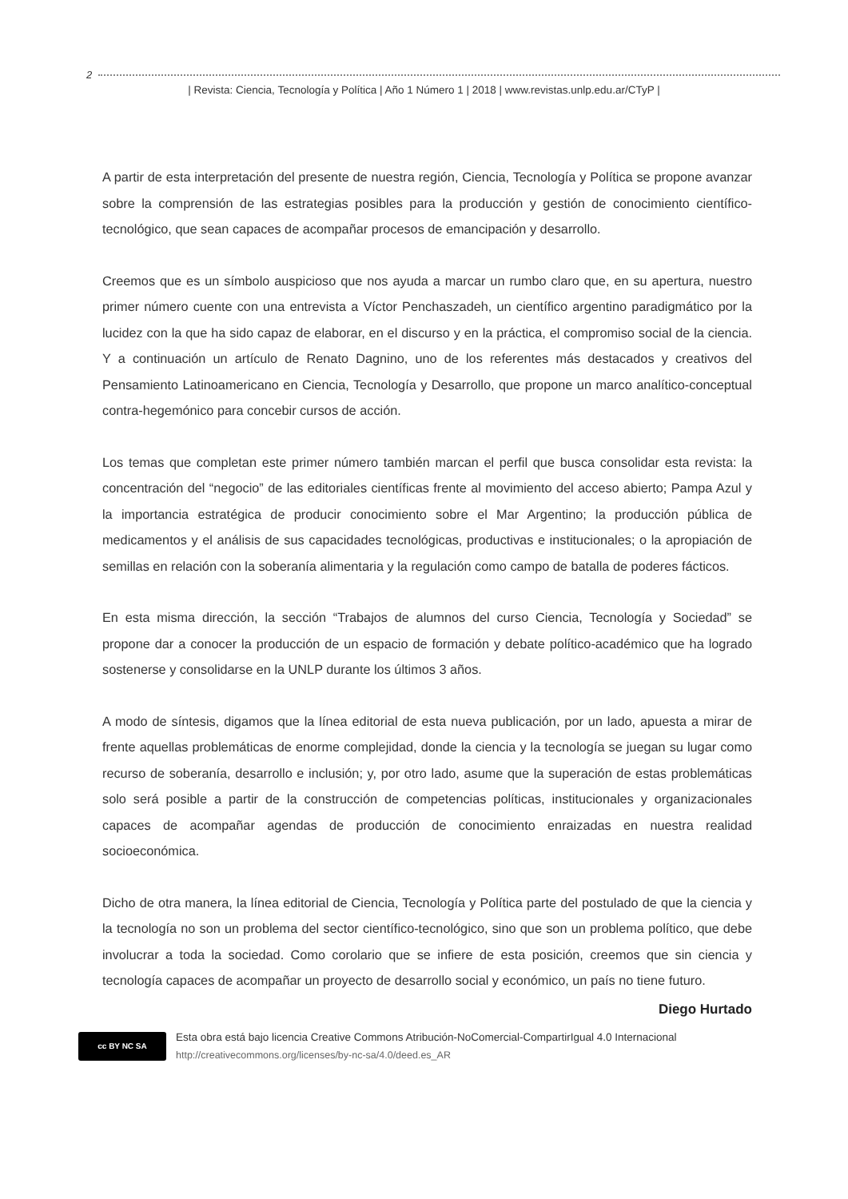2
| Revista: Ciencia, Tecnología y Política | Año 1 Número 1 | 2018 | www.revistas.unlp.edu.ar/CTyP |
A partir de esta interpretación del presente de nuestra región, Ciencia, Tecnología y Política se propone avanzar sobre la comprensión de las estrategias posibles para la producción y gestión de conocimiento científico-tecnológico, que sean capaces de acompañar procesos de emancipación y desarrollo.
Creemos que es un símbolo auspicioso que nos ayuda a marcar un rumbo claro que, en su apertura, nuestro primer número cuente con una entrevista a Víctor Penchaszadeh, un científico argentino paradigmático por la lucidez con la que ha sido capaz de elaborar, en el discurso y en la práctica, el compromiso social de la ciencia. Y a continuación un artículo de Renato Dagnino, uno de los referentes más destacados y creativos del Pensamiento Latinoamericano en Ciencia, Tecnología y Desarrollo, que propone un marco analítico-conceptual contra-hegemónico para concebir cursos de acción.
Los temas que completan este primer número también marcan el perfil que busca consolidar esta revista: la concentración del “negocio” de las editoriales científicas frente al movimiento del acceso abierto; Pampa Azul y la importancia estratégica de producir conocimiento sobre el Mar Argentino; la producción pública de medicamentos y el análisis de sus capacidades tecnológicas, productivas e institucionales; o la apropiación de semillas en relación con la soberanía alimentaria y la regulación como campo de batalla de poderes fácticos.
En esta misma dirección, la sección “Trabajos de alumnos del curso Ciencia, Tecnología y Sociedad” se propone dar a conocer la producción de un espacio de formación y debate político-académico que ha logrado sostenerse y consolidarse en la UNLP durante los últimos 3 años.
A modo de síntesis, digamos que la línea editorial de esta nueva publicación, por un lado, apuesta a mirar de frente aquellas problemáticas de enorme complejidad, donde la ciencia y la tecnología se juegan su lugar como recurso de soberanía, desarrollo e inclusión; y, por otro lado, asume que la superación de estas problemáticas solo será posible a partir de la construcción de competencias políticas, institucionales y organizacionales capaces de acompañar agendas de producción de conocimiento enraizadas en nuestra realidad socioeconómica.
Dicho de otra manera, la línea editorial de Ciencia, Tecnología y Política parte del postulado de que la ciencia y la tecnología no son un problema del sector científico-tecnológico, sino que son un problema político, que debe involucrar a toda la sociedad. Como corolario que se infiere de esta posición, creemos que sin ciencia y tecnología capaces de acompañar un proyecto de desarrollo social y económico, un país no tiene futuro.
Diego Hurtado
cc BY NC SA
Esta obra está bajo licencia Creative Commons Atribución-NoComercial-CompartirIgual 4.0 Internacional
http://creativecommons.org/licenses/by-nc-sa/4.0/deed.es_AR